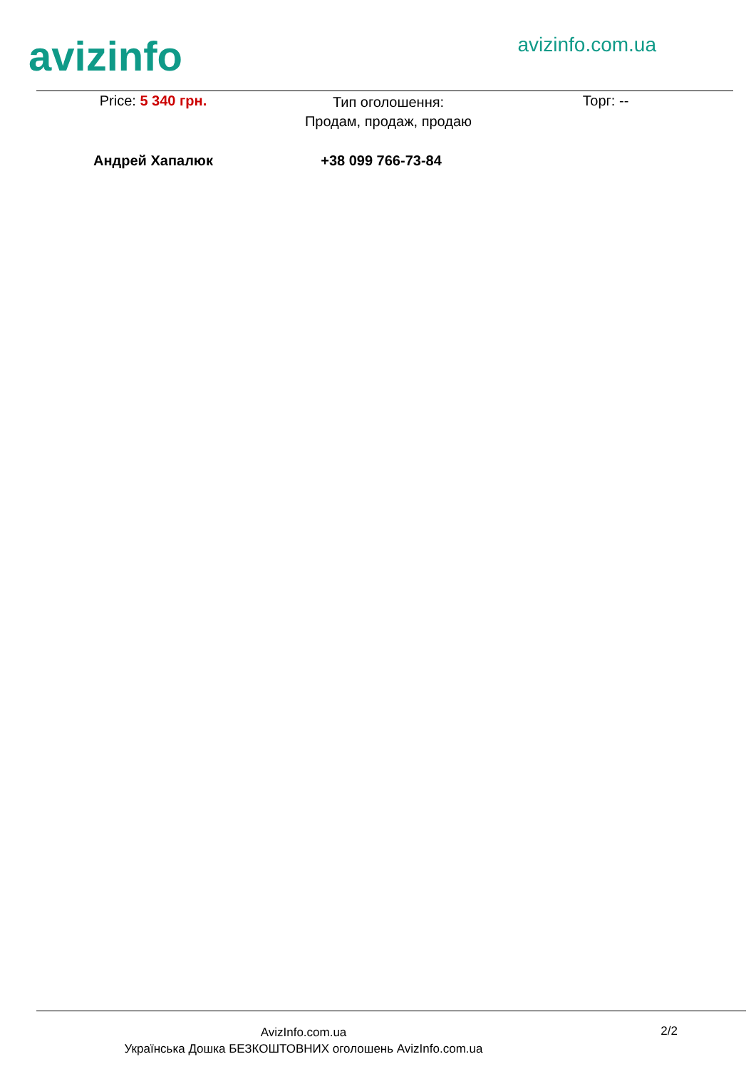avizinfo
avizinfo.com.ua
Price: 5 340 грн.
Тип оголошення:
Продам, продаж, продаю
Торг: --
Андрей Хапалюк +38 099 766-73-84
AvizInfo.com.ua
Українська Дошка БЕЗКОШТОВНИХ оголошень AvizInfo.com.ua
2/2